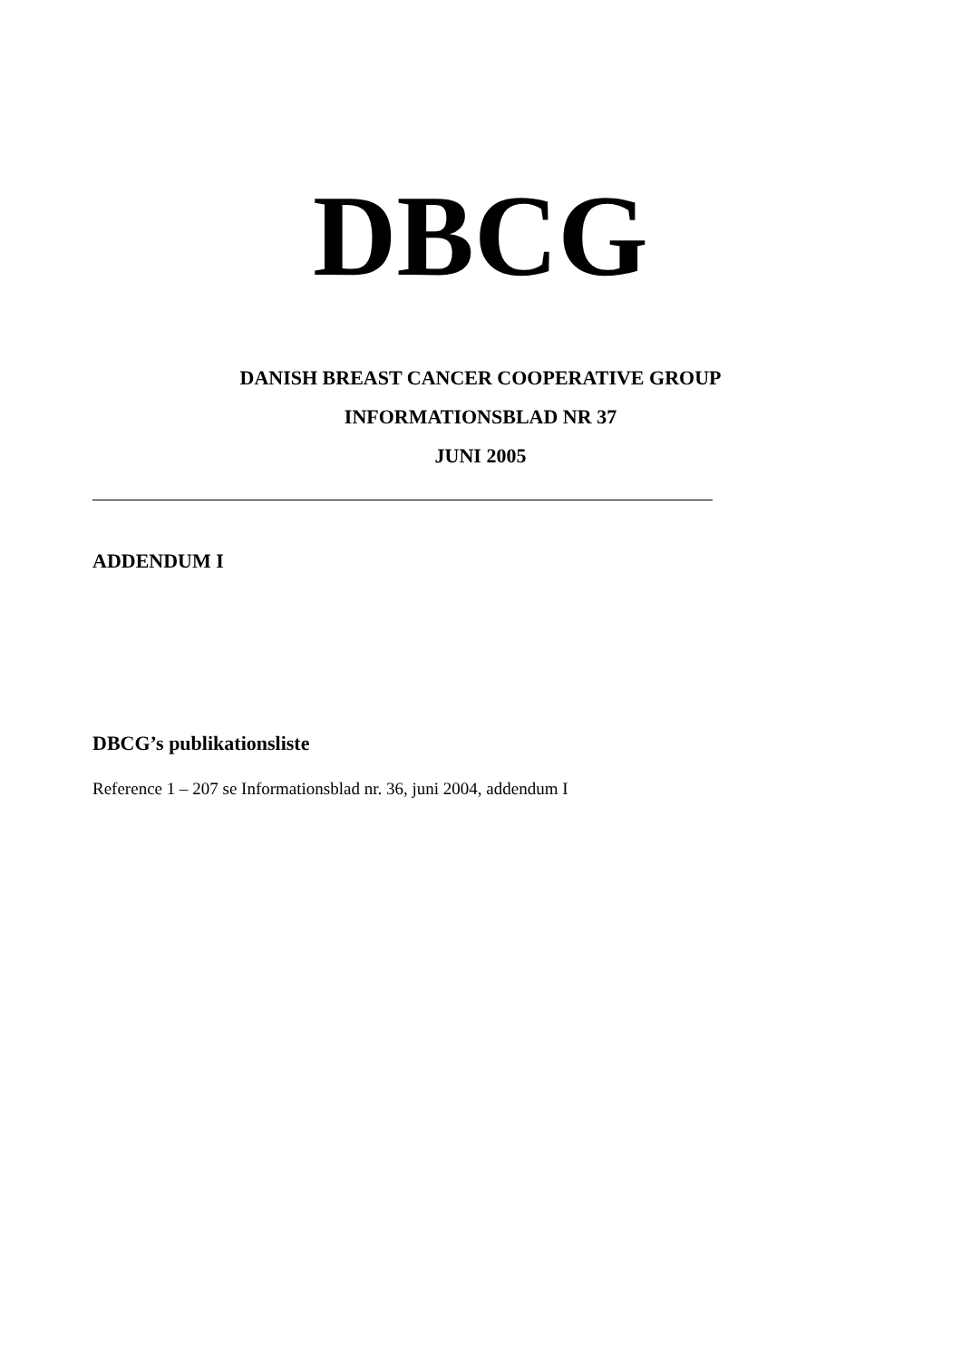DBCG
DANISH BREAST CANCER COOPERATIVE GROUP
INFORMATIONSBLAD NR 37
JUNI 2005
ADDENDUM I
DBCG’s publikationsliste
Reference 1 – 207 se Informationsblad nr. 36, juni 2004, addendum I